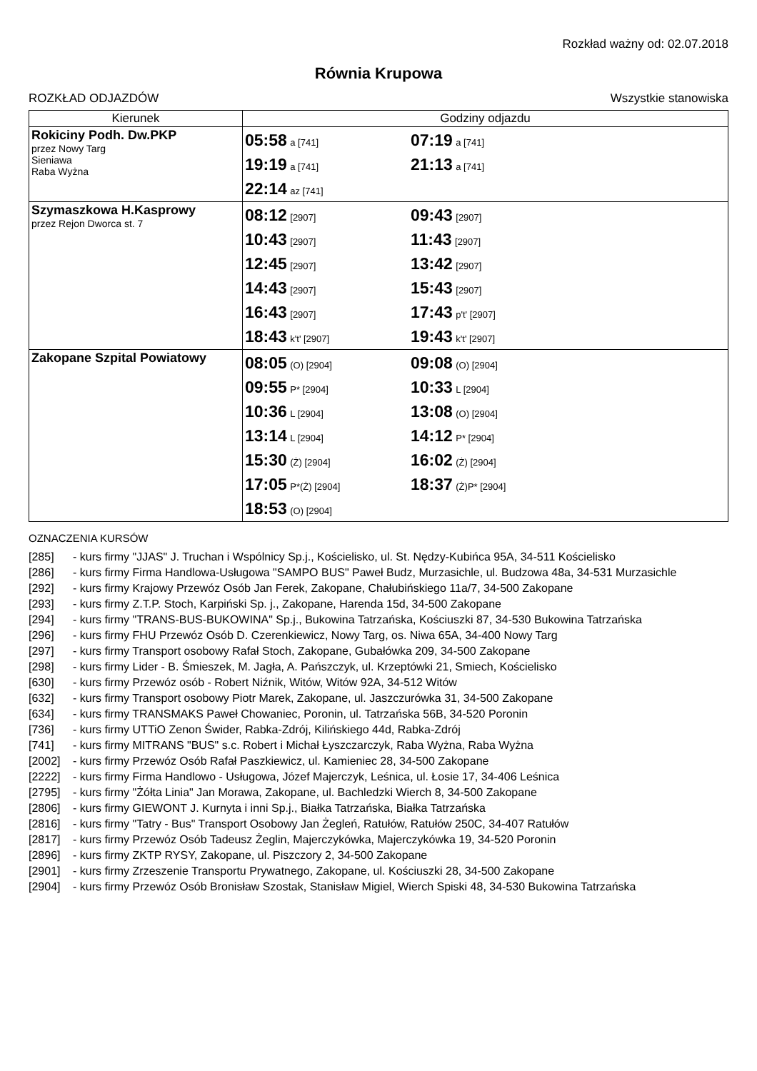Rozkład ważny od: 02.07.2018
Równia Krupowa
ROZKŁAD ODJAZDÓW Wszystkie stanowiska
| Kierunek | Godziny odjazdu |
| --- | --- |
| Rokiciny Podh. Dw.PKP przez Nowy Targ Sieniawa Raba Wyżna | 05:58 a [741] 07:19 a [741] 19:19 a [741] 21:13 a [741] 22:14 az [741] |
| Szymaszkowa H.Kasprowy przez Rejon Dworca st. 7 | 08:12 [2907] 09:43 [2907] 10:43 [2907] 11:43 [2907] 12:45 [2907] 13:42 [2907] 14:43 [2907] 15:43 [2907] 16:43 [2907] 17:43 p't' [2907] 18:43 k't' [2907] 19:43 k't' [2907] |
| Zakopane Szpital Powiatowy | 08:05 (O) [2904] 09:08 (O) [2904] 09:55 P* [2904] 10:33 L [2904] 10:36 L [2904] 13:08 (O) [2904] 13:14 L [2904] 14:12 P* [2904] 15:30 (Ż) [2904] 16:02 (Ż) [2904] 17:05 P*(Ż) [2904] 18:37 (Ż)P* [2904] 18:53 (O) [2904] |
OZNACZENIA KURSÓW
[285] - kurs firmy "JJAS" J. Truchan i Wspólnicy Sp.j., Kościelisko, ul. St. Nędzy-Kubińca 95A, 34-511 Kościelisko
[286] - kurs firmy Firma Handlowa-Usługowa "SAMPO BUS" Paweł Budz, Murzasichle, ul. Budzowa 48a, 34-531 Murzasichle
[292] - kurs firmy Krajowy Przewóz Osób Jan Ferek, Zakopane, Chałubińskiego 11a/7, 34-500 Zakopane
[293] - kurs firmy Z.T.P. Stoch, Karpiński Sp. j., Zakopane, Harenda 15d, 34-500 Zakopane
[294] - kurs firmy "TRANS-BUS-BUKOWINA" Sp.j., Bukowina Tatrzańska, Kościuszki 87, 34-530 Bukowina Tatrzańska
[296] - kurs firmy FHU Przewóz Osób D. Czerenkiewicz, Nowy Targ, os. Niwa 65A, 34-400 Nowy Targ
[297] - kurs firmy Transport osobowy Rafał Stoch, Zakopane, Gubałówka 209, 34-500 Zakopane
[298] - kurs firmy Lider - B. Śmieszek, M. Jagła, A. Pańszczyk, ul. Krzeptówki 21, Smiech, Kościelisko
[630] - kurs firmy Przewóz osób - Robert Niźnik, Witów, Witów 92A, 34-512 Witów
[632] - kurs firmy Transport osobowy Piotr Marek, Zakopane, ul. Jaszczurówka 31, 34-500 Zakopane
[634] - kurs firmy TRANSMAKS Paweł Chowaniec, Poronin, ul. Tatrzańska 56B, 34-520 Poronin
[736] - kurs firmy UTTiO Zenon Świder, Rabka-Zdrój, Kilińskiego 44d, Rabka-Zdrój
[741] - kurs firmy MITRANS "BUS" s.c. Robert i Michał Łyszczarczyk, Raba Wyżna, Raba Wyżna
[2002] - kurs firmy Przewóz Osób Rafał Paszkiewicz, ul. Kamieniec 28, 34-500 Zakopane
[2222] - kurs firmy Firma Handlowo - Usługowa, Józef Majerczyk, Leśnica, ul. Łosie 17, 34-406 Leśnica
[2795] - kurs firmy "Żółta Linia" Jan Morawa, Zakopane, ul. Bachledzki Wierch 8, 34-500 Zakopane
[2806] - kurs firmy GIEWONT J. Kurnyta i inni Sp.j., Białka Tatrzańska, Białka Tatrzańska
[2816] - kurs firmy "Tatry - Bus" Transport Osobowy Jan Żegleń, Ratułów, Ratułów 250C, 34-407 Ratułów
[2817] - kurs firmy Przewóz Osób Tadeusz Żeglin, Majerczykówka, Majerczykówka 19, 34-520 Poronin
[2896] - kurs firmy ZKTP RYSY, Zakopane, ul. Piszczory 2, 34-500 Zakopane
[2901] - kurs firmy Zrzeszenie Transportu Prywatnego, Zakopane, ul. Kościuszki 28, 34-500 Zakopane
[2904] - kurs firmy Przewóz Osób Bronisław Szostak, Stanisław Migiel, Wierch Spiski 48, 34-530 Bukowina Tatrzańska